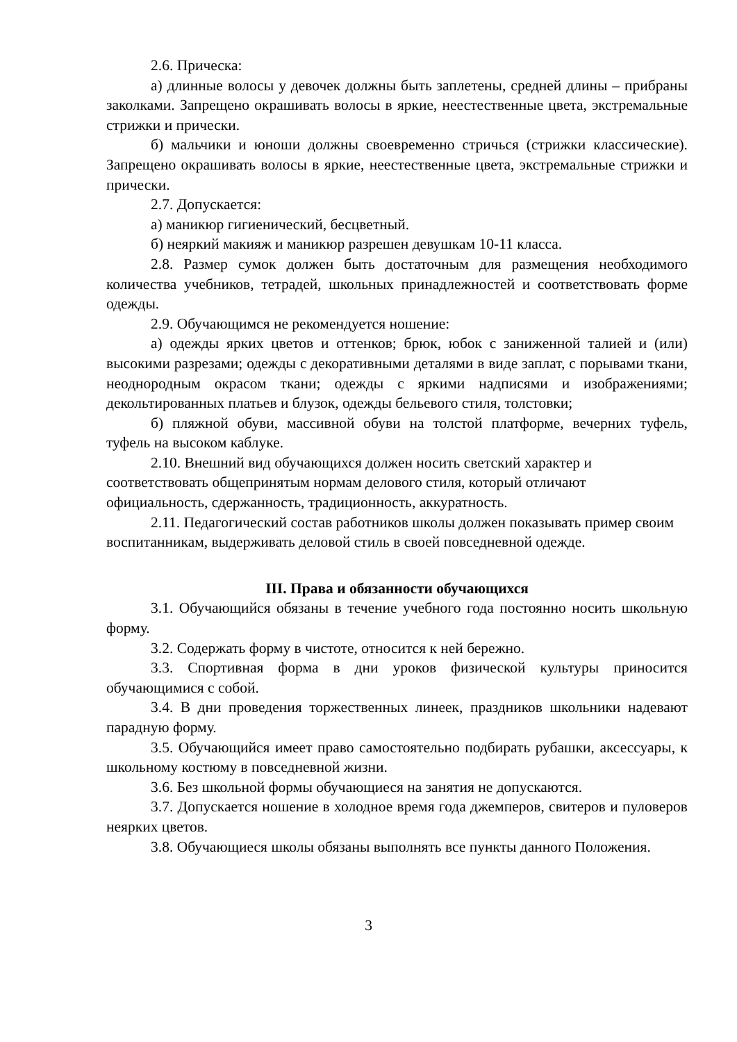2.6. Прическа:
а) длинные волосы у девочек должны быть заплетены, средней длины – прибраны заколками. Запрещено окрашивать волосы в яркие, неестественные цвета, экстремальные стрижки и прически.
б) мальчики и юноши должны своевременно стричься (стрижки классические). Запрещено окрашивать волосы в яркие, неестественные цвета, экстремальные стрижки и прически.
2.7. Допускается:
а) маникюр гигиенический, бесцветный.
б) неяркий макияж и маникюр разрешен девушкам 10-11 класса.
2.8. Размер сумок должен быть достаточным для размещения необходимого количества учебников, тетрадей, школьных принадлежностей и соответствовать форме одежды.
2.9. Обучающимся не рекомендуется ношение:
а) одежды ярких цветов и оттенков; брюк, юбок с заниженной талией и (или) высокими разрезами; одежды с декоративными деталями в виде заплат, с порывами ткани, неоднородным окрасом ткани; одежды с яркими надписями и изображениями; декольтированных платьев и блузок, одежды бельевого стиля, толстовки;
б) пляжной обуви, массивной обуви на толстой платформе, вечерних туфель, туфель на высоком каблуке.
2.10. Внешний вид обучающихся должен носить светский характер и соответствовать общепринятым нормам делового стиля, который отличают официальность, сдержанность, традиционность, аккуратность.
2.11. Педагогический состав работников школы должен показывать пример своим воспитанникам, выдерживать деловой стиль в своей повседневной одежде.
III. Права и обязанности обучающихся
3.1. Обучающийся обязаны в течение учебного года постоянно носить школьную форму.
3.2. Содержать форму в чистоте, относится к ней бережно.
3.3. Спортивная форма в дни уроков физической культуры приносится обучающимися с собой.
3.4. В дни проведения торжественных линеек, праздников школьники надевают парадную форму.
3.5. Обучающийся имеет право самостоятельно подбирать рубашки, аксессуары, к школьному костюму в повседневной жизни.
3.6. Без школьной формы обучающиеся на занятия не допускаются.
3.7. Допускается ношение в холодное время года джемперов, свитеров и пуловеров неярких цветов.
3.8. Обучающиеся школы обязаны выполнять все пункты данного Положения.
3